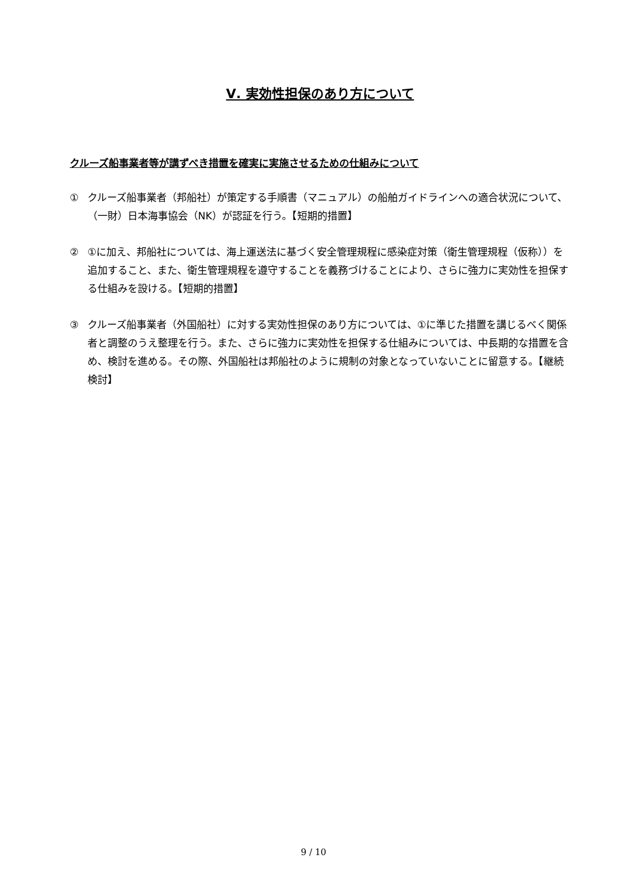Ⅴ. 実効性担保のあり方について
クルーズ船事業者等が講ずべき措置を確実に実施させるための仕組みについて
① クルーズ船事業者（邦船社）が策定する手順書（マニュアル）の船舶ガイドラインへの適合状況について、（一財）日本海事協会（NK）が認証を行う。【短期的措置】
② ①に加え、邦船社については、海上運送法に基づく安全管理規程に感染症対策（衛生管理規程（仮称））を追加すること、また、衛生管理規程を遵守することを義務づけることにより、さらに強力に実効性を担保する仕組みを設ける。【短期的措置】
③ クルーズ船事業者（外国船社）に対する実効性担保のあり方については、①に準じた措置を講じるべく関係者と調整のうえ整理を行う。また、さらに強力に実効性を担保する仕組みについては、中長期的な措置を含め、検討を進める。その際、外国船社は邦船社のように規制の対象となっていないことに留意する。【継続検討】
9 / 10